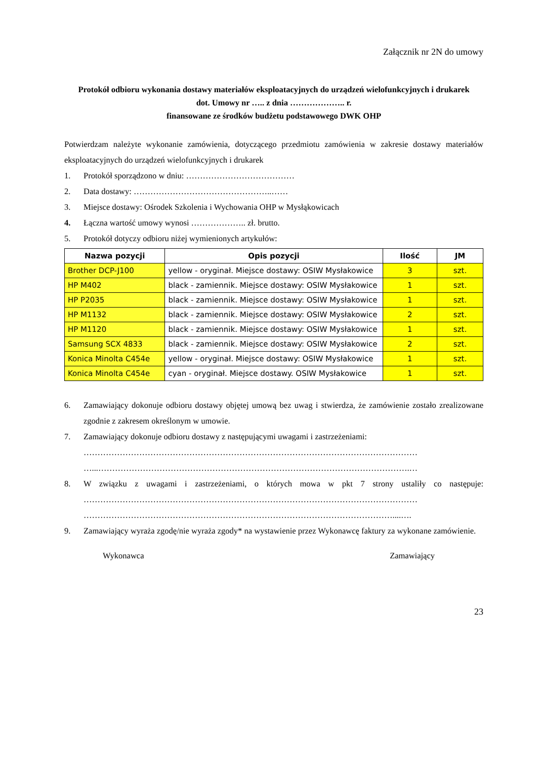Załącznik nr 2N do umowy
Protokół odbioru wykonania dostawy materiałów eksploatacyjnych do urządzeń wielofunkcyjnych i drukarek
dot. Umowy nr ….. z dnia ……………….. r.
finansowane ze środków budżetu podstawowego DWK OHP
Potwierdzam należyte wykonanie zamówienia, dotyczącego przedmiotu zamówienia w zakresie dostawy materiałów eksploatacyjnych do urządzeń wielofunkcyjnych i drukarek
1. Protokół sporządzono w dniu: …………………………………
2. Data dostawy: …………………………………………..……
3. Miejsce dostawy: Ośrodek Szkolenia i Wychowania OHP w Mysłąkowicach
4. Łączna wartość umowy wynosi ……………….. zł. brutto.
5. Protokół dotyczy odbioru niżej wymienionych artykułów:
| Nazwa pozycji | Opis pozycji | Ilość | JM |
| --- | --- | --- | --- |
| Brother DCP-J100 | yellow - oryginał. Miejsce dostawy: OSIW Mysłakowice | 3 | szt. |
| HP M402 | black - zamiennik. Miejsce dostawy: OSIW Mysłakowice | 1 | szt. |
| HP P2035 | black - zamiennik. Miejsce dostawy: OSIW Mysłakowice | 1 | szt. |
| HP M1132 | black - zamiennik. Miejsce dostawy: OSIW Mysłakowice | 2 | szt. |
| HP M1120 | black - zamiennik. Miejsce dostawy: OSIW Mysłakowice | 1 | szt. |
| Samsung SCX 4833 | black - zamiennik. Miejsce dostawy: OSIW Mysłakowice | 2 | szt. |
| Konica Minolta C454e | yellow - oryginał. Miejsce dostawy: OSIW Mysłakowice | 1 | szt. |
| Konica Minolta C454e | cyan - oryginał. Miejsce dostawy. OSIW Mysłakowice | 1 | szt. |
6. Zamawiający dokonuje odbioru dostawy objętej umową bez uwag i stwierdza, że zamówienie zostało zrealizowane zgodnie z zakresem określonym w umowie.
7. Zamawiający dokonuje odbioru dostawy z następującymi uwagami i zastrzeżeniami:
…………………………………………………………………………………………………………
…...………………………………………………………………………………………………….…
8. W związku z uwagami i zastrzeżeniami, o których mowa w pkt 7 strony ustaliły co następuje: …………………………………………………………………………………………………………
…………………………………………………………………………………………………....….
9. Zamawiający wyraża zgodę/nie wyraża zgody* na wystawienie przez Wykonawcę faktury za wykonane zamówienie.
Wykonawca Zamawiający
23